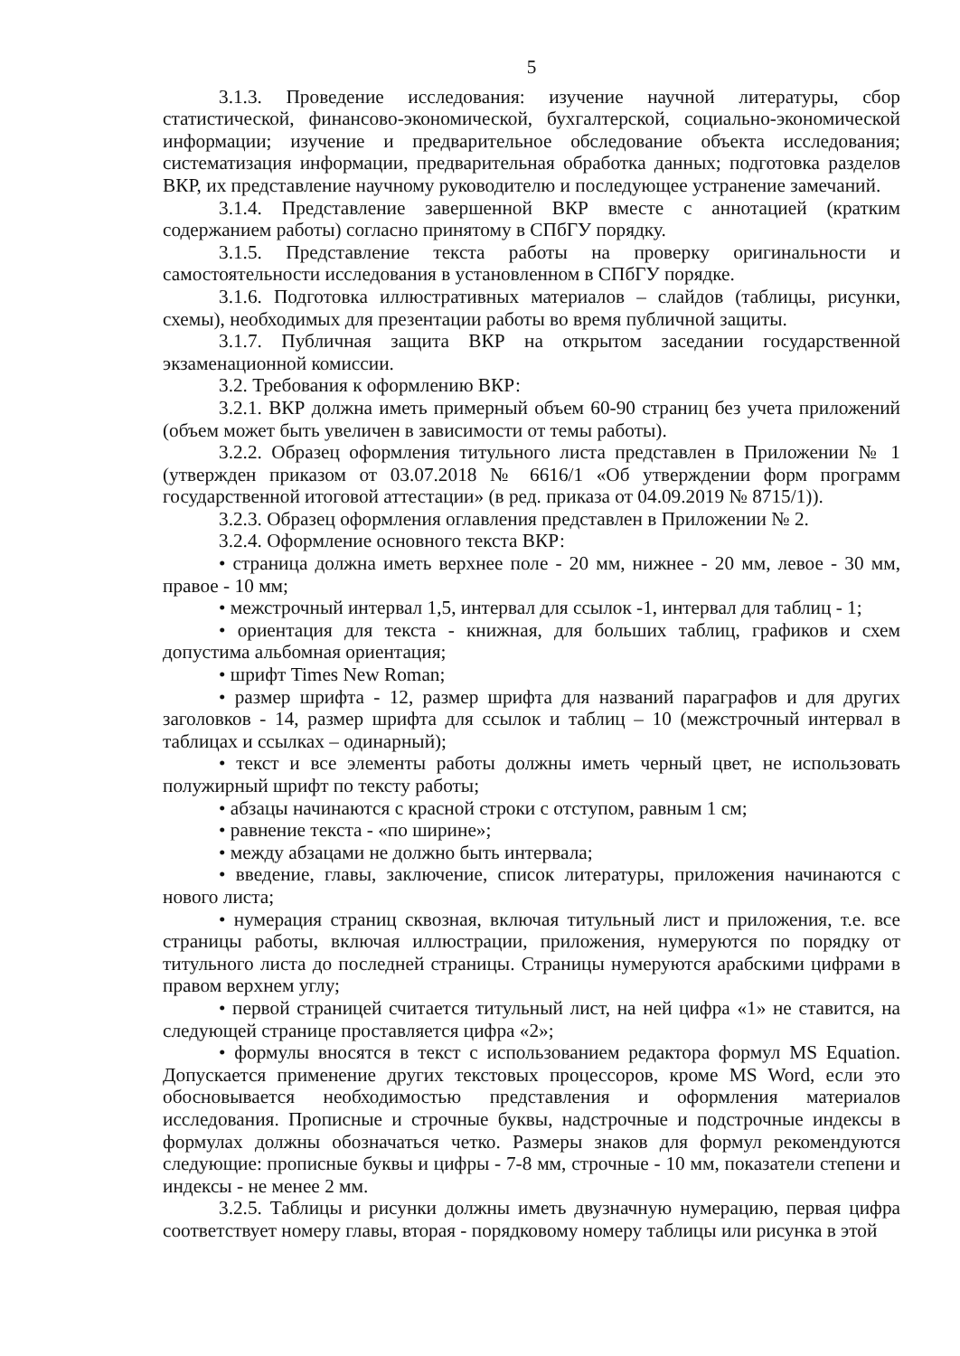5
3.1.3. Проведение исследования: изучение научной литературы, сбор статистической, финансово-экономической, бухгалтерской, социально-экономической информации; изучение и предварительное обследование объекта исследования; систематизация информации, предварительная обработка данных; подготовка разделов ВКР, их представление научному руководителю и последующее устранение замечаний.
3.1.4. Представление завершенной ВКР вместе с аннотацией (кратким содержанием работы) согласно принятому в СПбГУ порядку.
3.1.5. Представление текста работы на проверку оригинальности и самостоятельности исследования в установленном в СПбГУ порядке.
3.1.6. Подготовка иллюстративных материалов – слайдов (таблицы, рисунки, схемы), необходимых для презентации работы во время публичной защиты.
3.1.7. Публичная защита ВКР на открытом заседании государственной экзаменационной комиссии.
3.2. Требования к оформлению ВКР:
3.2.1. ВКР должна иметь примерный объем 60-90 страниц без учета приложений (объем может быть увеличен в зависимости от темы работы).
3.2.2. Образец оформления титульного листа представлен в Приложении № 1 (утвержден приказом от 03.07.2018 № 6616/1 «Об утверждении форм программ государственной итоговой аттестации» (в ред. приказа от 04.09.2019 № 8715/1)).
3.2.3. Образец оформления оглавления представлен в Приложении № 2.
3.2.4. Оформление основного текста ВКР:
• страница должна иметь верхнее поле - 20 мм, нижнее - 20 мм, левое - 30 мм, правое - 10 мм;
• межстрочный интервал 1,5, интервал для ссылок -1, интервал для таблиц - 1;
• ориентация для текста - книжная, для больших таблиц, графиков и схем допустима альбомная ориентация;
• шрифт Times New Roman;
• размер шрифта - 12, размер шрифта для названий параграфов и для других заголовков - 14, размер шрифта для ссылок и таблиц – 10 (межстрочный интервал в таблицах и ссылках – одинарный);
• текст и все элементы работы должны иметь черный цвет, не использовать полужирный шрифт по тексту работы;
• абзацы начинаются с красной строки с отступом, равным 1 см;
• равнение текста - «по ширине»;
• между абзацами не должно быть интервала;
• введение, главы, заключение, список литературы, приложения начинаются с нового листа;
• нумерация страниц сквозная, включая титульный лист и приложения, т.е. все страницы работы, включая иллюстрации, приложения, нумеруются по порядку от титульного листа до последней страницы. Страницы нумеруются арабскими цифрами в правом верхнем углу;
• первой страницей считается титульный лист, на ней цифра «1» не ставится, на следующей странице проставляется цифра «2»;
• формулы вносятся в текст с использованием редактора формул MS Equation. Допускается применение других текстовых процессоров, кроме MS Word, если это обосновывается необходимостью представления и оформления материалов исследования. Прописные и строчные буквы, надстрочные и подстрочные индексы в формулах должны обозначаться четко. Размеры знаков для формул рекомендуются следующие: прописные буквы и цифры - 7-8 мм, строчные - 10 мм, показатели степени и индексы - не менее 2 мм.
3.2.5. Таблицы и рисунки должны иметь двузначную нумерацию, первая цифра соответствует номеру главы, вторая - порядковому номеру таблицы или рисунка в этой